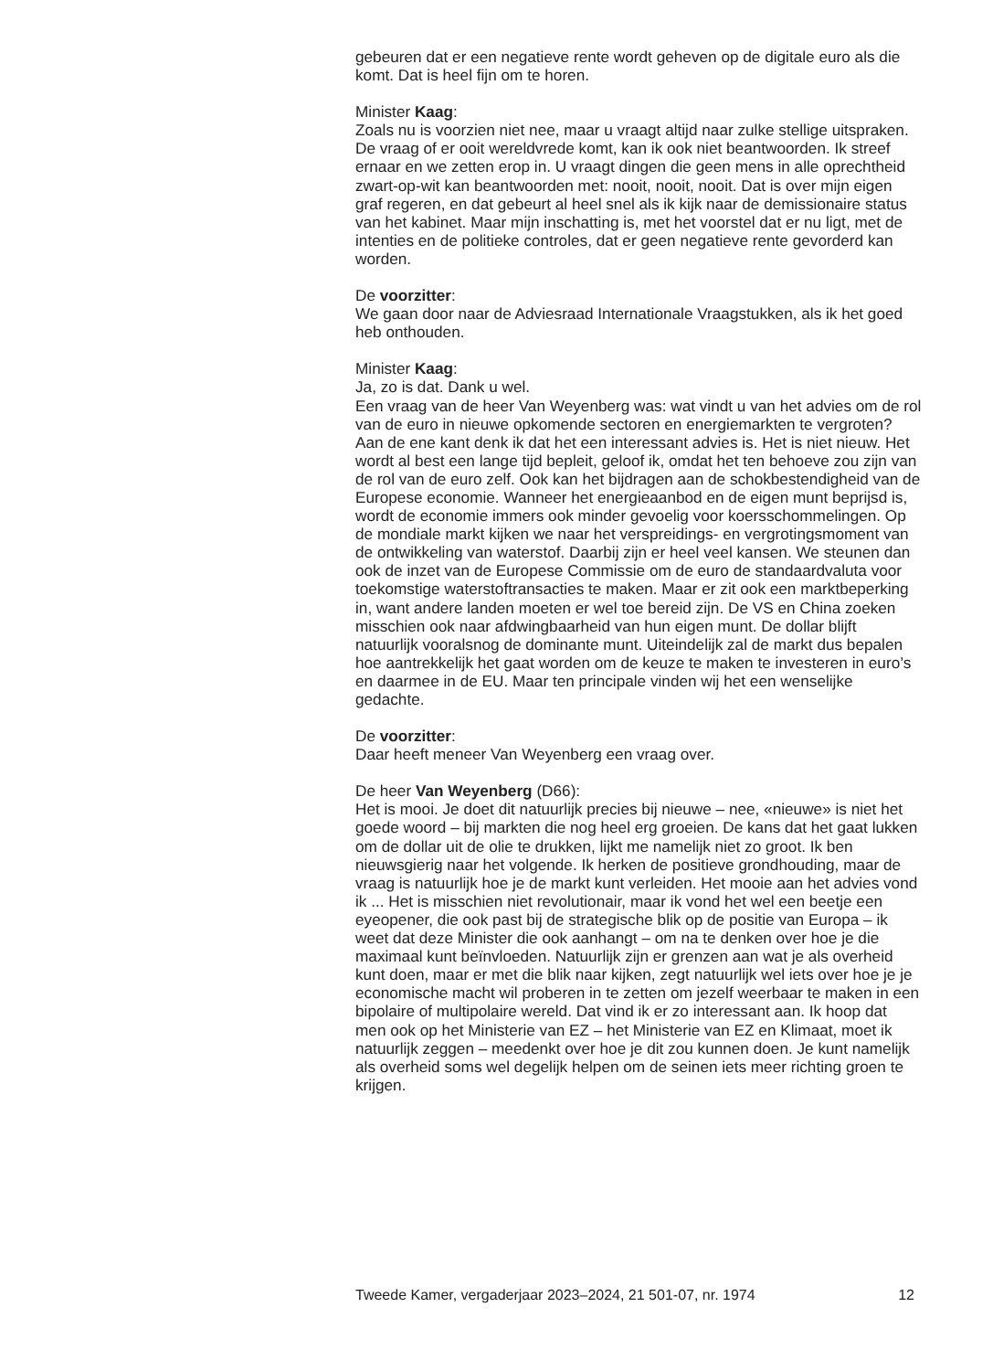gebeuren dat er een negatieve rente wordt geheven op de digitale euro als die komt. Dat is heel fijn om te horen.
Minister Kaag:
Zoals nu is voorzien niet nee, maar u vraagt altijd naar zulke stellige uitspraken. De vraag of er ooit wereldvrede komt, kan ik ook niet beantwoorden. Ik streef ernaar en we zetten erop in. U vraagt dingen die geen mens in alle oprechtheid zwart-op-wit kan beantwoorden met: nooit, nooit, nooit. Dat is over mijn eigen graf regeren, en dat gebeurt al heel snel als ik kijk naar de demissionaire status van het kabinet. Maar mijn inschatting is, met het voorstel dat er nu ligt, met de intenties en de politieke controles, dat er geen negatieve rente gevorderd kan worden.
De voorzitter:
We gaan door naar de Adviesraad Internationale Vraagstukken, als ik het goed heb onthouden.
Minister Kaag:
Ja, zo is dat. Dank u wel.
Een vraag van de heer Van Weyenberg was: wat vindt u van het advies om de rol van de euro in nieuwe opkomende sectoren en energiemarkten te vergroten? Aan de ene kant denk ik dat het een interessant advies is. Het is niet nieuw. Het wordt al best een lange tijd bepleit, geloof ik, omdat het ten behoeve zou zijn van de rol van de euro zelf. Ook kan het bijdragen aan de schokbestendigheid van de Europese economie. Wanneer het energieaanbod en de eigen munt beprijsd is, wordt de economie immers ook minder gevoelig voor koersschommelingen. Op de mondiale markt kijken we naar het verspreidings- en vergrotingsmoment van de ontwikkeling van waterstof. Daarbij zijn er heel veel kansen. We steunen dan ook de inzet van de Europese Commissie om de euro de standaardvaluta voor toekomstige waterstoftransacties te maken. Maar er zit ook een marktbeperking in, want andere landen moeten er wel toe bereid zijn. De VS en China zoeken misschien ook naar afdwingbaarheid van hun eigen munt. De dollar blijft natuurlijk vooralsnog de dominante munt. Uiteindelijk zal de markt dus bepalen hoe aantrekkelijk het gaat worden om de keuze te maken te investeren in euro’s en daarmee in de EU. Maar ten principale vinden wij het een wenselijke gedachte.
De voorzitter:
Daar heeft meneer Van Weyenberg een vraag over.
De heer Van Weyenberg (D66):
Het is mooi. Je doet dit natuurlijk precies bij nieuwe – nee, «nieuwe» is niet het goede woord – bij markten die nog heel erg groeien. De kans dat het gaat lukken om de dollar uit de olie te drukken, lijkt me namelijk niet zo groot. Ik ben nieuwsgierig naar het volgende. Ik herken de positieve grondhouding, maar de vraag is natuurlijk hoe je de markt kunt verleiden. Het mooie aan het advies vond ik ... Het is misschien niet revolutionair, maar ik vond het wel een beetje een eyeopener, die ook past bij de strategische blik op de positie van Europa – ik weet dat deze Minister die ook aanhangt – om na te denken over hoe je die maximaal kunt beïnvloeden. Natuurlijk zijn er grenzen aan wat je als overheid kunt doen, maar er met die blik naar kijken, zegt natuurlijk wel iets over hoe je je economische macht wil proberen in te zetten om jezelf weerbaar te maken in een bipolaire of multipolaire wereld. Dat vind ik er zo interessant aan. Ik hoop dat men ook op het Ministerie van EZ – het Ministerie van EZ en Klimaat, moet ik natuurlijk zeggen – meedenkt over hoe je dit zou kunnen doen. Je kunt namelijk als overheid soms wel degelijk helpen om de seinen iets meer richting groen te krijgen.
Tweede Kamer, vergaderjaar 2023–2024, 21 501-07, nr. 1974 12